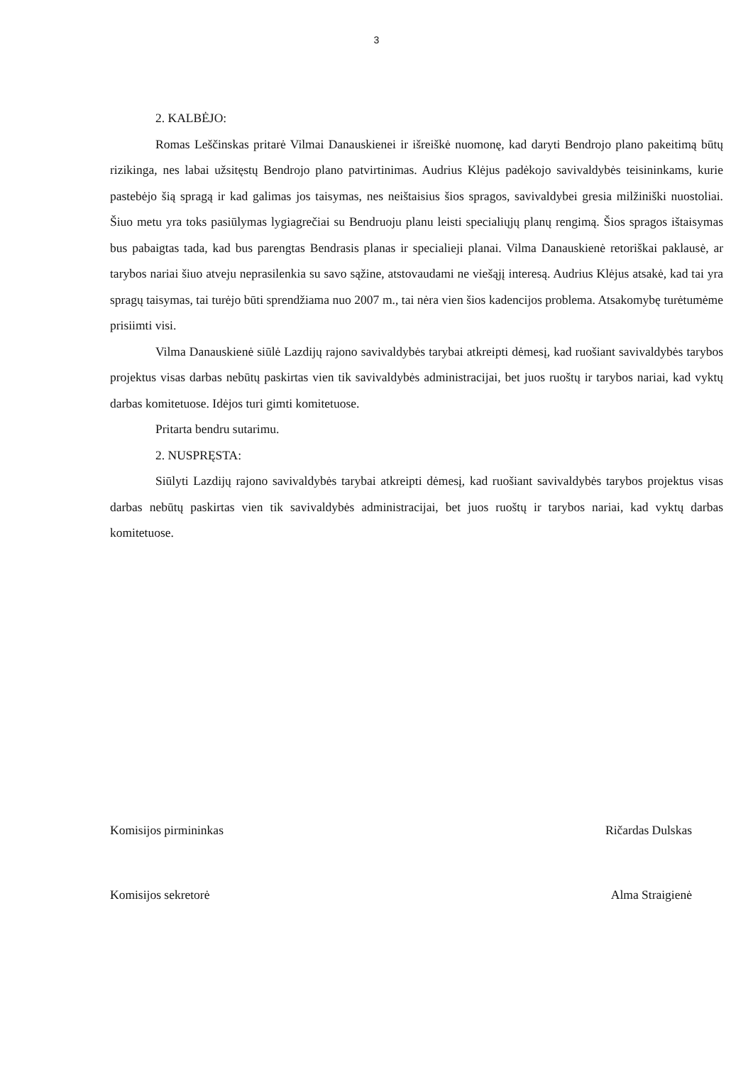3
2. KALBĖJO:
Romas Leščinskas pritarė Vilmai Danauskienei ir išreiškė nuomonę, kad daryti Bendrojo plano pakeitimą būtų rizikinga, nes labai užsitęstų Bendrojo plano patvirtinimas. Audrius Klėjus padėkojo savivaldybės teisininkams, kurie pastebėjo šią spragą ir kad galimas jos taisymas, nes neištaisius šios spragos, savivaldybei gresia milžiniški nuostoliai. Šiuo metu yra toks pasiūlymas lygiagrečiai su Bendruoju planu leisti specialiųjų planų rengimą. Šios spragos ištaisymas bus pabaigtas tada, kad bus parengtas Bendrasis planas ir specialieji planai. Vilma Danauskienė retoriškai paklausė, ar tarybos nariai šiuo atveju neprasilenkia su savo sąžine, atstovaudami ne viešąjį interesą. Audrius Klėjus atsakė, kad tai yra spragų taisymas, tai turėjo būti sprendžiama nuo 2007 m., tai nėra vien šios kadencijos problema. Atsakomybę turėtumėme prisiimti visi.
Vilma Danauskienė siūlė Lazdijų rajono savivaldybės tarybai atkreipti dėmesį, kad ruošiant savivaldybės tarybos projektus visas darbas nebūtų paskirtas vien tik savivaldybės administracijai, bet juos ruoštų ir tarybos nariai, kad vyktų darbas komitetuose. Idėjos turi gimti komitetuose.
Pritarta bendru sutarimu.
2. NUSPRĘSTA:
Siūlyti Lazdijų rajono savivaldybės tarybai atkreipti dėmesį, kad ruošiant savivaldybės tarybos projektus visas darbas nebūtų paskirtas vien tik savivaldybės administracijai, bet juos ruoštų ir tarybos nariai, kad vyktų darbas komitetuose.
Komisijos pirmininkas Ričardas Dulskas
Komisijos sekretorė Alma Straigienė